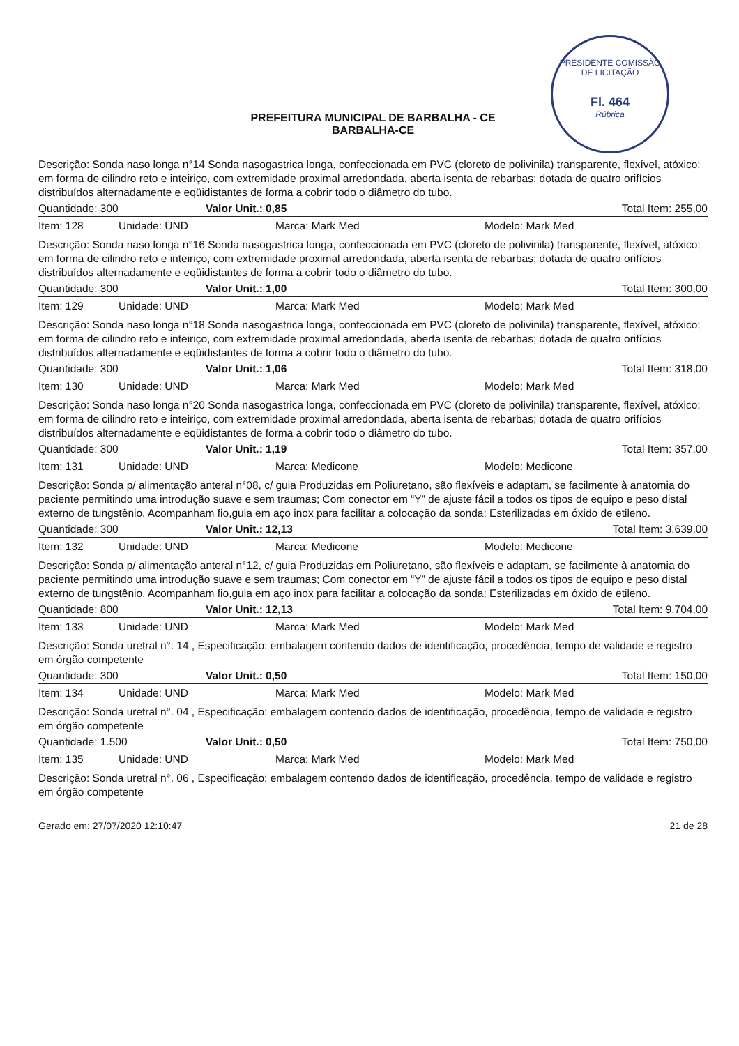PRESIDENTE COMISSÃO DE LICITAÇÃO
Fl. 464
Rúbrica
PREFEITURA MUNICIPAL DE BARBALHA - CE
BARBALHA-CE
Descrição: Sonda naso longa n°14 Sonda nasogastrica longa, confeccionada em PVC (cloreto de polivinila) transparente, flexível, atóxico; em forma de cilindro reto e inteiriço, com extremidade proximal arredondada, aberta isenta de rebarbas; dotada de quatro orifícios distribuídos alternadamente e eqüidistantes de forma a cobrir todo o diâmetro do tubo.
Quantidade: 300 Valor Unit.: 0,85 Total Item: 255,00
Item: 128 Unidade: UND Marca: Mark Med Modelo: Mark Med
Descrição: Sonda naso longa n°16 Sonda nasogastrica longa, confeccionada em PVC (cloreto de polivinila) transparente, flexível, atóxico; em forma de cilindro reto e inteiriço, com extremidade proximal arredondada, aberta isenta de rebarbas; dotada de quatro orifícios distribuídos alternadamente e eqüidistantes de forma a cobrir todo o diâmetro do tubo.
Quantidade: 300 Valor Unit.: 1,00 Total Item: 300,00
Item: 129 Unidade: UND Marca: Mark Med Modelo: Mark Med
Descrição: Sonda naso longa n°18 Sonda nasogastrica longa, confeccionada em PVC (cloreto de polivinila) transparente, flexível, atóxico; em forma de cilindro reto e inteiriço, com extremidade proximal arredondada, aberta isenta de rebarbas; dotada de quatro orifícios distribuídos alternadamente e eqüidistantes de forma a cobrir todo o diâmetro do tubo.
Quantidade: 300 Valor Unit.: 1,06 Total Item: 318,00
Item: 130 Unidade: UND Marca: Mark Med Modelo: Mark Med
Descrição: Sonda naso longa n°20 Sonda nasogastrica longa, confeccionada em PVC (cloreto de polivinila) transparente, flexível, atóxico; em forma de cilindro reto e inteiriço, com extremidade proximal arredondada, aberta isenta de rebarbas; dotada de quatro orifícios distribuídos alternadamente e eqüidistantes de forma a cobrir todo o diâmetro do tubo.
Quantidade: 300 Valor Unit.: 1,19 Total Item: 357,00
Item: 131 Unidade: UND Marca: Medicone Modelo: Medicone
Descrição: Sonda p/ alimentação anteral n°08, c/ guia Produzidas em Poliuretano, são flexíveis e adaptam, se facilmente à anatomia do paciente permitindo uma introdução suave e sem traumas; Com conector em “Y” de ajuste fácil a todos os tipos de equipo e peso distal externo de tungstênio. Acompanham fio,guia em aço inox para facilitar a colocação da sonda; Esterilizadas em óxido de etileno.
Quantidade: 300 Valor Unit.: 12,13 Total Item: 3.639,00
Item: 132 Unidade: UND Marca: Medicone Modelo: Medicone
Descrição: Sonda p/ alimentação anteral n°12, c/ guia Produzidas em Poliuretano, são flexíveis e adaptam, se facilmente à anatomia do paciente permitindo uma introdução suave e sem traumas; Com conector em “Y” de ajuste fácil a todos os tipos de equipo e peso distal externo de tungstênio. Acompanham fio,guia em aço inox para facilitar a colocação da sonda; Esterilizadas em óxido de etileno.
Quantidade: 800 Valor Unit.: 12,13 Total Item: 9.704,00
Item: 133 Unidade: UND Marca: Mark Med Modelo: Mark Med
Descrição: Sonda uretral n°. 14 , Especificação: embalagem contendo dados de identificação, procedência, tempo de validade e registro em órgão competente
Quantidade: 300 Valor Unit.: 0,50 Total Item: 150,00
Item: 134 Unidade: UND Marca: Mark Med Modelo: Mark Med
Descrição: Sonda uretral n°. 04 , Especificação: embalagem contendo dados de identificação, procedência, tempo de validade e registro em órgão competente
Quantidade: 1.500 Valor Unit.: 0,50 Total Item: 750,00
Item: 135 Unidade: UND Marca: Mark Med Modelo: Mark Med
Descrição: Sonda uretral n°. 06 , Especificação: embalagem contendo dados de identificação, procedência, tempo de validade e registro em órgão competente
Gerado em: 27/07/2020 12:10:47 21 de 28